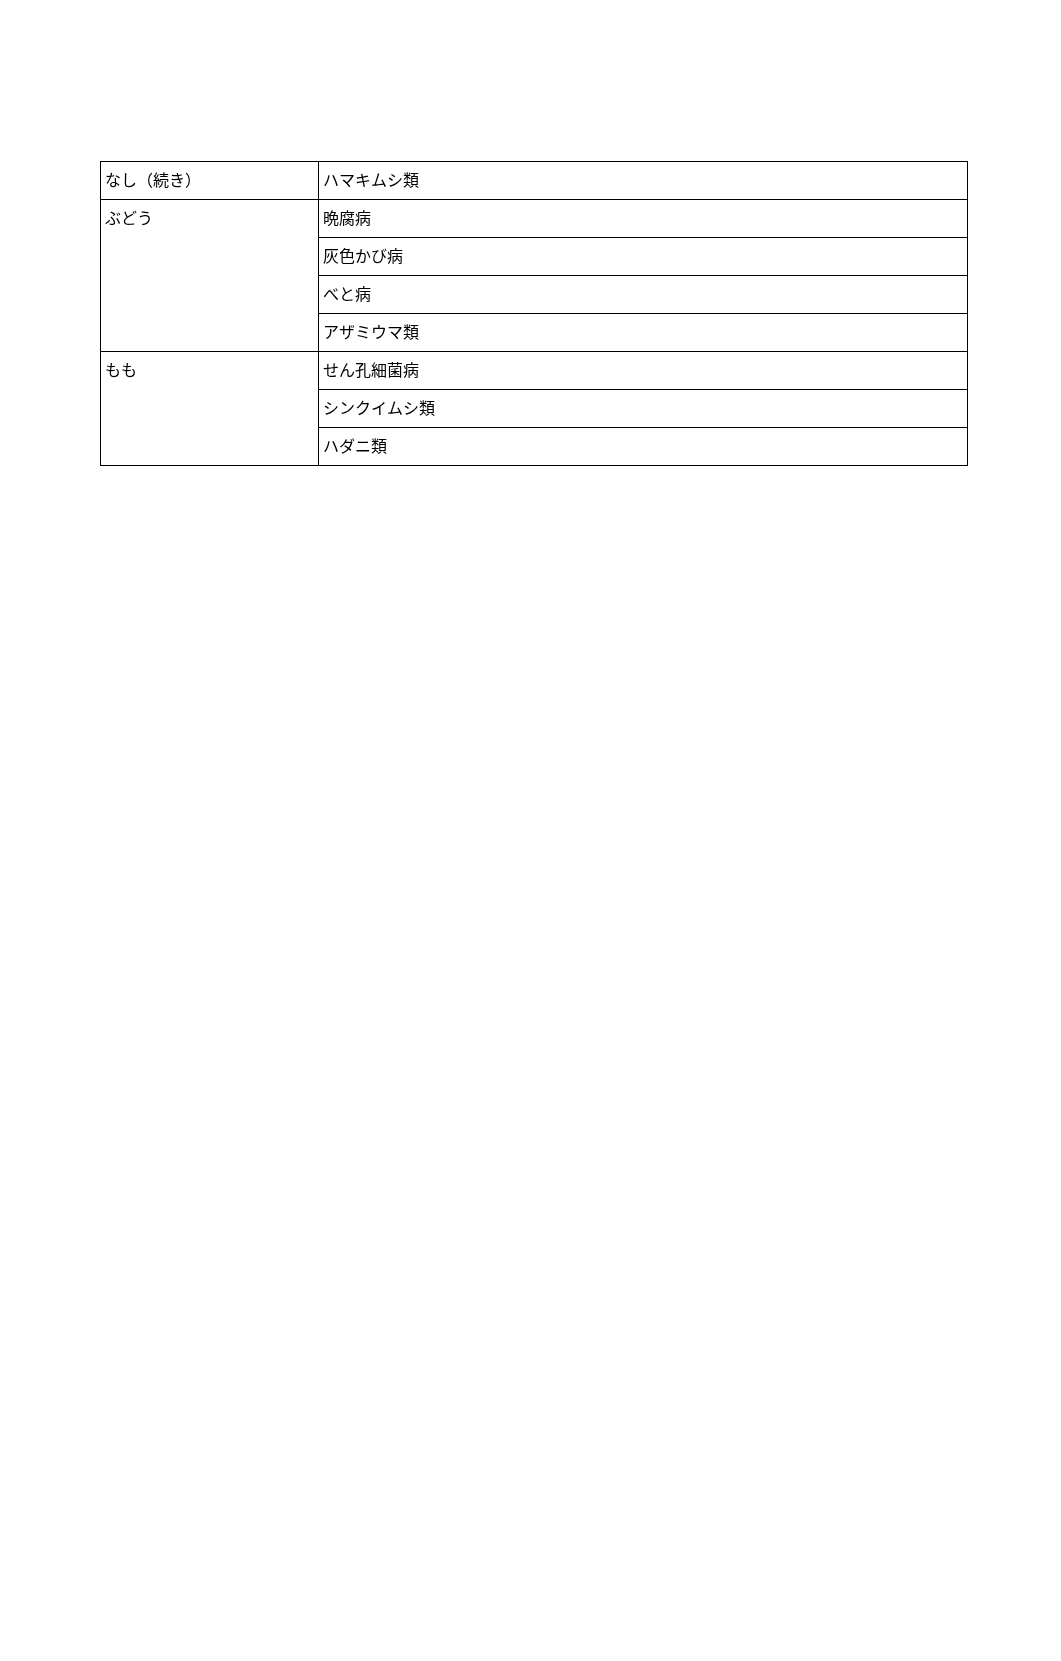| なし（続き） | ハマキムシ類 |
| ぶどう | 晩腐病 |
| | 灰色かび病 |
| | べと病 |
| | アザミウマ類 |
| もも | せん孔細菌病 |
| | シンクイムシ類 |
| | ハダニ類 |